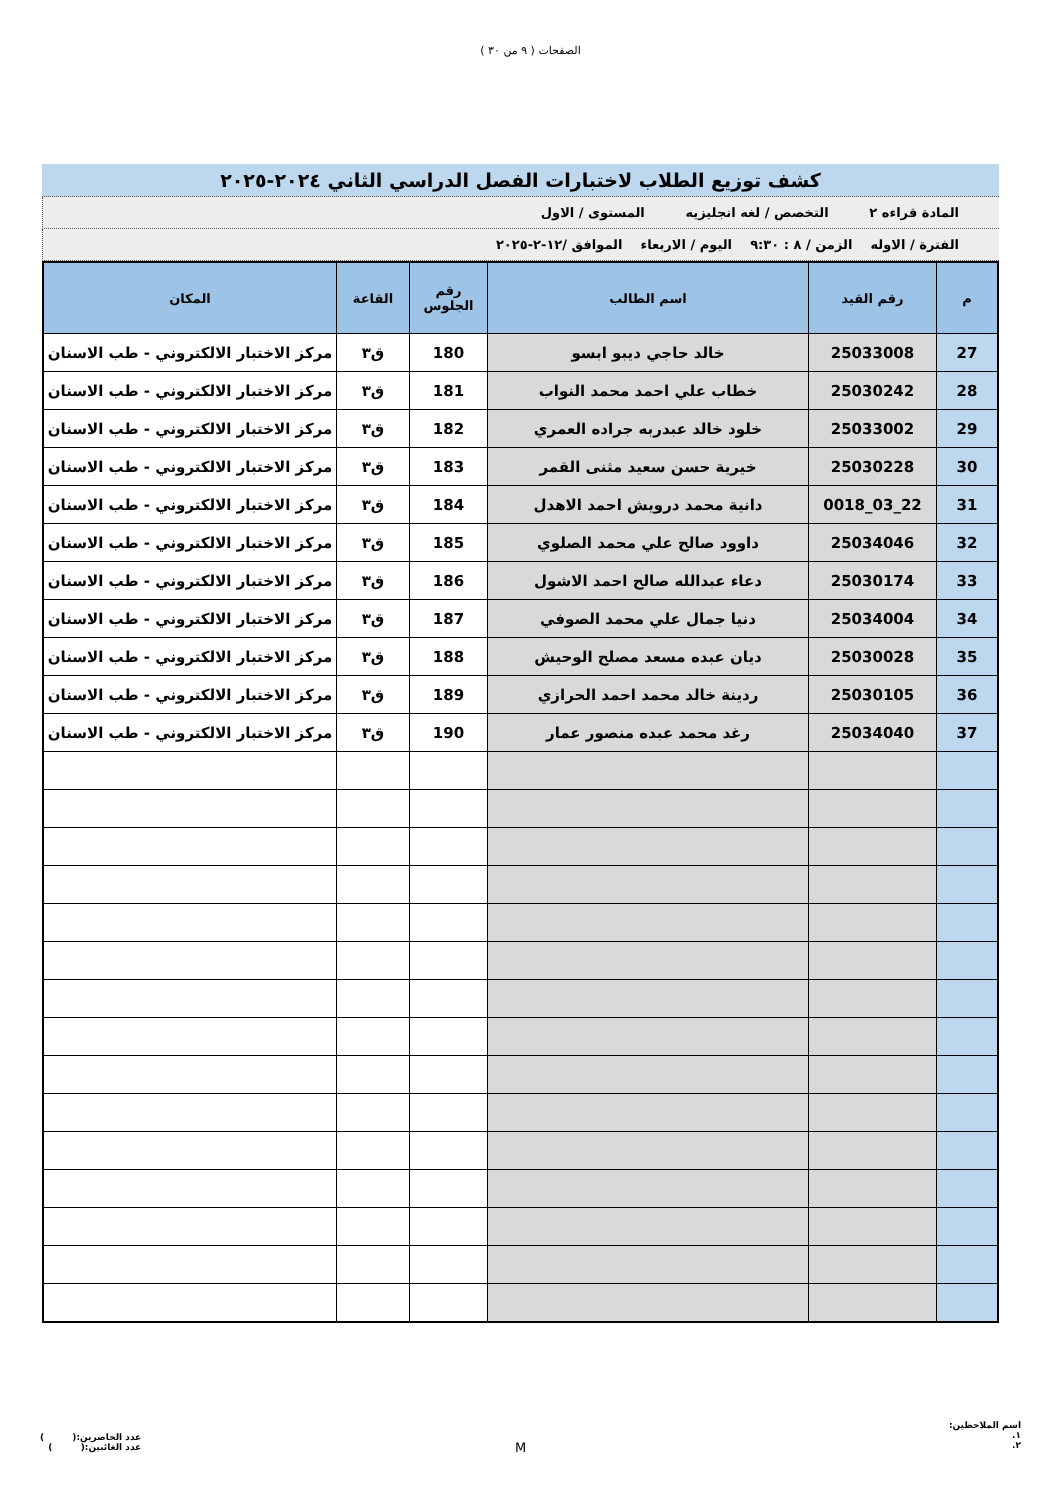الصفحات ( ٩ من ٣٠ )
كشف توزيع الطلاب لاختبارات الفصل الدراسي الثاني ٢٠٢٤-٢٠٢٥
المادة قراءه ٢ التخصص / لغه انجليزيه المستوى / الاول
الفترة / الاوله الزمن / ٨ : ٩:٣٠ اليوم / الاربعاء الموافق /١٢-٢-٢٠٢٥
| م | رقم القيد | اسم الطالب | رقم الجلوس | القاعة | المكان |
| --- | --- | --- | --- | --- | --- |
| 27 | 25033008 | خالد حاجي ديبو ابسو | 180 | ق٣ | مركز الاختبار الالكتروني - طب الاسنان |
| 28 | 25030242 | خطاب علي احمد محمد النواب | 181 | ق٣ | مركز الاختبار الالكتروني - طب الاسنان |
| 29 | 25033002 | خلود خالد عبدربه جراده العمري | 182 | ق٣ | مركز الاختبار الالكتروني - طب الاسنان |
| 30 | 25030228 | خيرية حسن سعيد مثنى القمر | 183 | ق٣ | مركز الاختبار الالكتروني - طب الاسنان |
| 31 | 22_03_0018 | دانية محمد درويش احمد الاهدل | 184 | ق٣ | مركز الاختبار الالكتروني - طب الاسنان |
| 32 | 25034046 | داوود صالح علي محمد الصلوي | 185 | ق٣ | مركز الاختبار الالكتروني - طب الاسنان |
| 33 | 25030174 | دعاء عبدالله صالح احمد الاشول | 186 | ق٣ | مركز الاختبار الالكتروني - طب الاسنان |
| 34 | 25034004 | دنيا جمال علي محمد الصوفي | 187 | ق٣ | مركز الاختبار الالكتروني - طب الاسنان |
| 35 | 25030028 | ديان عبده مسعد مصلح الوحيش | 188 | ق٣ | مركز الاختبار الالكتروني - طب الاسنان |
| 36 | 25030105 | ردينة خالد محمد احمد الحرازي | 189 | ق٣ | مركز الاختبار الالكتروني - طب الاسنان |
| 37 | 25034040 | رغد محمد عبده منصور عمار | 190 | ق٣ | مركز الاختبار الالكتروني - طب الاسنان |
اسم الملاحظين:
١.
٢.
M
عدد الحاضرين:( )
عدد الغائبين:( )